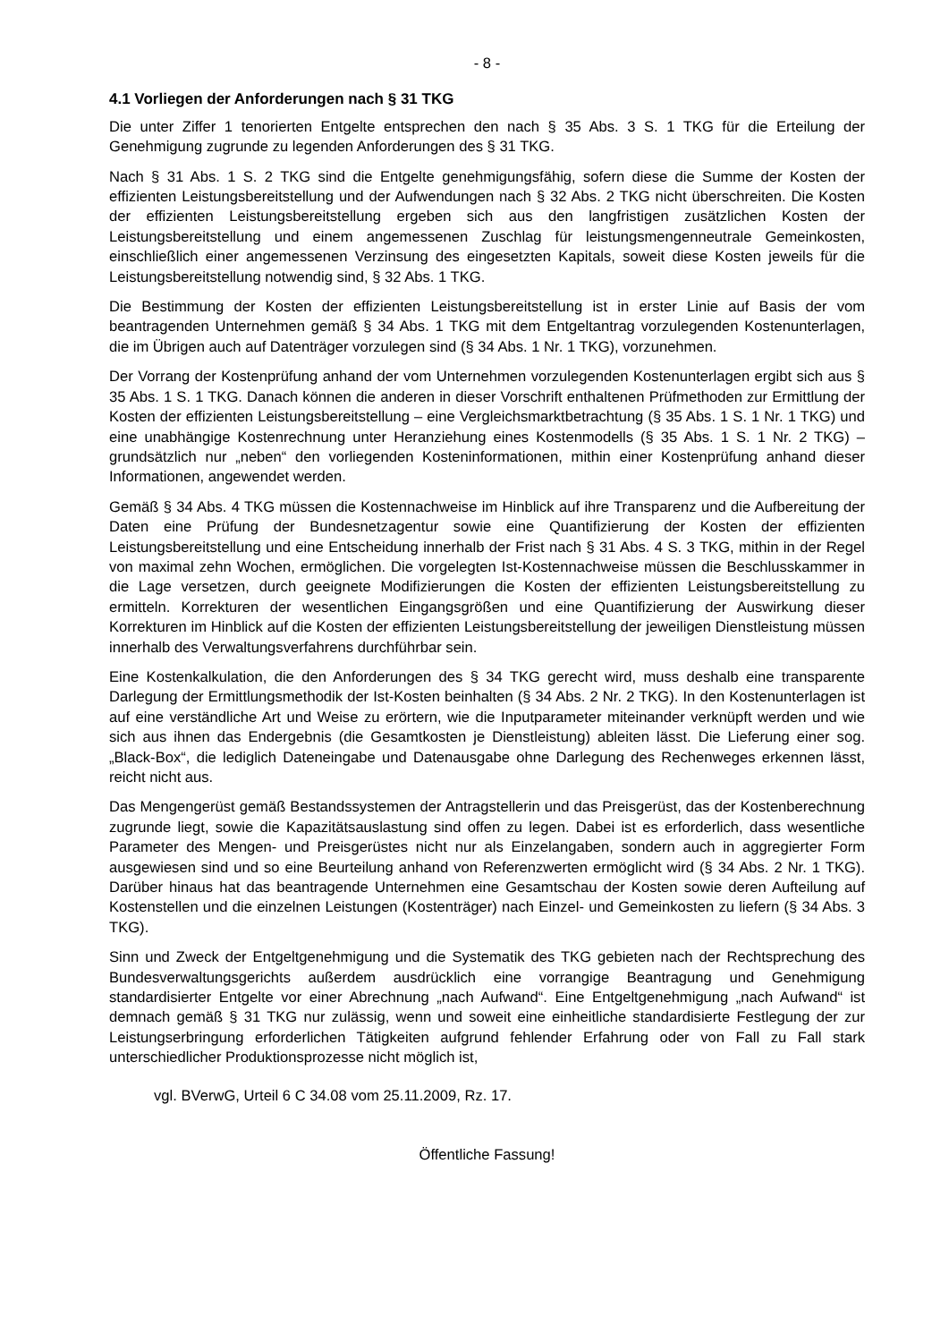- 8 -
4.1 Vorliegen der Anforderungen nach § 31 TKG
Die unter Ziffer 1 tenorierten Entgelte entsprechen den nach § 35 Abs. 3 S. 1 TKG für die Erteilung der Genehmigung zugrunde zu legenden Anforderungen des § 31 TKG.
Nach § 31 Abs. 1 S. 2 TKG sind die Entgelte genehmigungsfähig, sofern diese die Summe der Kosten der effizienten Leistungsbereitstellung und der Aufwendungen nach § 32 Abs. 2 TKG nicht überschreiten. Die Kosten der effizienten Leistungsbereitstellung ergeben sich aus den langfristigen zusätzlichen Kosten der Leistungsbereitstellung und einem angemessenen Zuschlag für leistungsmengenneutrale Gemeinkosten, einschließlich einer angemessenen Verzinsung des eingesetzten Kapitals, soweit diese Kosten jeweils für die Leistungsbereitstellung notwendig sind, § 32 Abs. 1 TKG.
Die Bestimmung der Kosten der effizienten Leistungsbereitstellung ist in erster Linie auf Basis der vom beantragenden Unternehmen gemäß § 34 Abs. 1 TKG mit dem Entgeltantrag vorzulegenden Kostenunterlagen, die im Übrigen auch auf Datenträger vorzulegen sind (§ 34 Abs. 1 Nr. 1 TKG), vorzunehmen.
Der Vorrang der Kostenprüfung anhand der vom Unternehmen vorzulegenden Kostenunterlagen ergibt sich aus § 35 Abs. 1 S. 1 TKG. Danach können die anderen in dieser Vorschrift enthaltenen Prüfmethoden zur Ermittlung der Kosten der effizienten Leistungsbereitstellung – eine Vergleichsmarktbetrachtung (§ 35 Abs. 1 S. 1 Nr. 1 TKG) und eine unabhängige Kostenrechnung unter Heranziehung eines Kostenmodells (§ 35 Abs. 1 S. 1 Nr. 2 TKG) – grundsätzlich nur „neben“ den vorliegenden Kosteninformationen, mithin einer Kostenprüfung anhand dieser Informationen, angewendet werden.
Gemäß § 34 Abs. 4 TKG müssen die Kostennachweise im Hinblick auf ihre Transparenz und die Aufbereitung der Daten eine Prüfung der Bundesnetzagentur sowie eine Quantifizierung der Kosten der effizienten Leistungsbereitstellung und eine Entscheidung innerhalb der Frist nach § 31 Abs. 4 S. 3 TKG, mithin in der Regel von maximal zehn Wochen, ermöglichen. Die vorgelegten Ist-Kostennachweise müssen die Beschlusskammer in die Lage versetzen, durch geeignete Modifizierungen die Kosten der effizienten Leistungsbereitstellung zu ermitteln. Korrekturen der wesentlichen Eingangsgrößen und eine Quantifizierung der Auswirkung dieser Korrekturen im Hinblick auf die Kosten der effizienten Leistungsbereitstellung der jeweiligen Dienstleistung müssen innerhalb des Verwaltungsverfahrens durchführbar sein.
Eine Kostenkalkulation, die den Anforderungen des § 34 TKG gerecht wird, muss deshalb eine transparente Darlegung der Ermittlungsmethodik der Ist-Kosten beinhalten (§ 34 Abs. 2 Nr. 2 TKG). In den Kostenunterlagen ist auf eine verständliche Art und Weise zu erörtern, wie die Inputparameter miteinander verknüpft werden und wie sich aus ihnen das Endergebnis (die Gesamtkosten je Dienstleistung) ableiten lässt. Die Lieferung einer sog. „Black-Box“, die lediglich Dateneingabe und Datenausgabe ohne Darlegung des Rechenweges erkennen lässt, reicht nicht aus.
Das Mengengerüst gemäß Bestandssystemen der Antragstellerin und das Preisgerüst, das der Kostenberechnung zugrunde liegt, sowie die Kapazitätsauslastung sind offen zu legen. Dabei ist es erforderlich, dass wesentliche Parameter des Mengen- und Preisgerüstes nicht nur als Einzelangaben, sondern auch in aggregierter Form ausgewiesen sind und so eine Beurteilung anhand von Referenzwerten ermöglicht wird (§ 34 Abs. 2 Nr. 1 TKG). Darüber hinaus hat das beantragende Unternehmen eine Gesamtschau der Kosten sowie deren Aufteilung auf Kostenstellen und die einzelnen Leistungen (Kostenträger) nach Einzel- und Gemeinkosten zu liefern (§ 34 Abs. 3 TKG).
Sinn und Zweck der Entgeltgenehmigung und die Systematik des TKG gebieten nach der Rechtsprechung des Bundesverwaltungsgerichts außerdem ausdrücklich eine vorrangige Beantragung und Genehmigung standardisierter Entgelte vor einer Abrechnung „nach Aufwand“. Eine Entgeltgenehmigung „nach Aufwand“ ist demnach gemäß § 31 TKG nur zulässig, wenn und soweit eine einheitliche standardisierte Festlegung der zur Leistungserbringung erforderlichen Tätigkeiten aufgrund fehlender Erfahrung oder von Fall zu Fall stark unterschiedlicher Produktionsprozesse nicht möglich ist,
vgl. BVerwG, Urteil 6 C 34.08 vom 25.11.2009, Rz. 17.
Öffentliche Fassung!